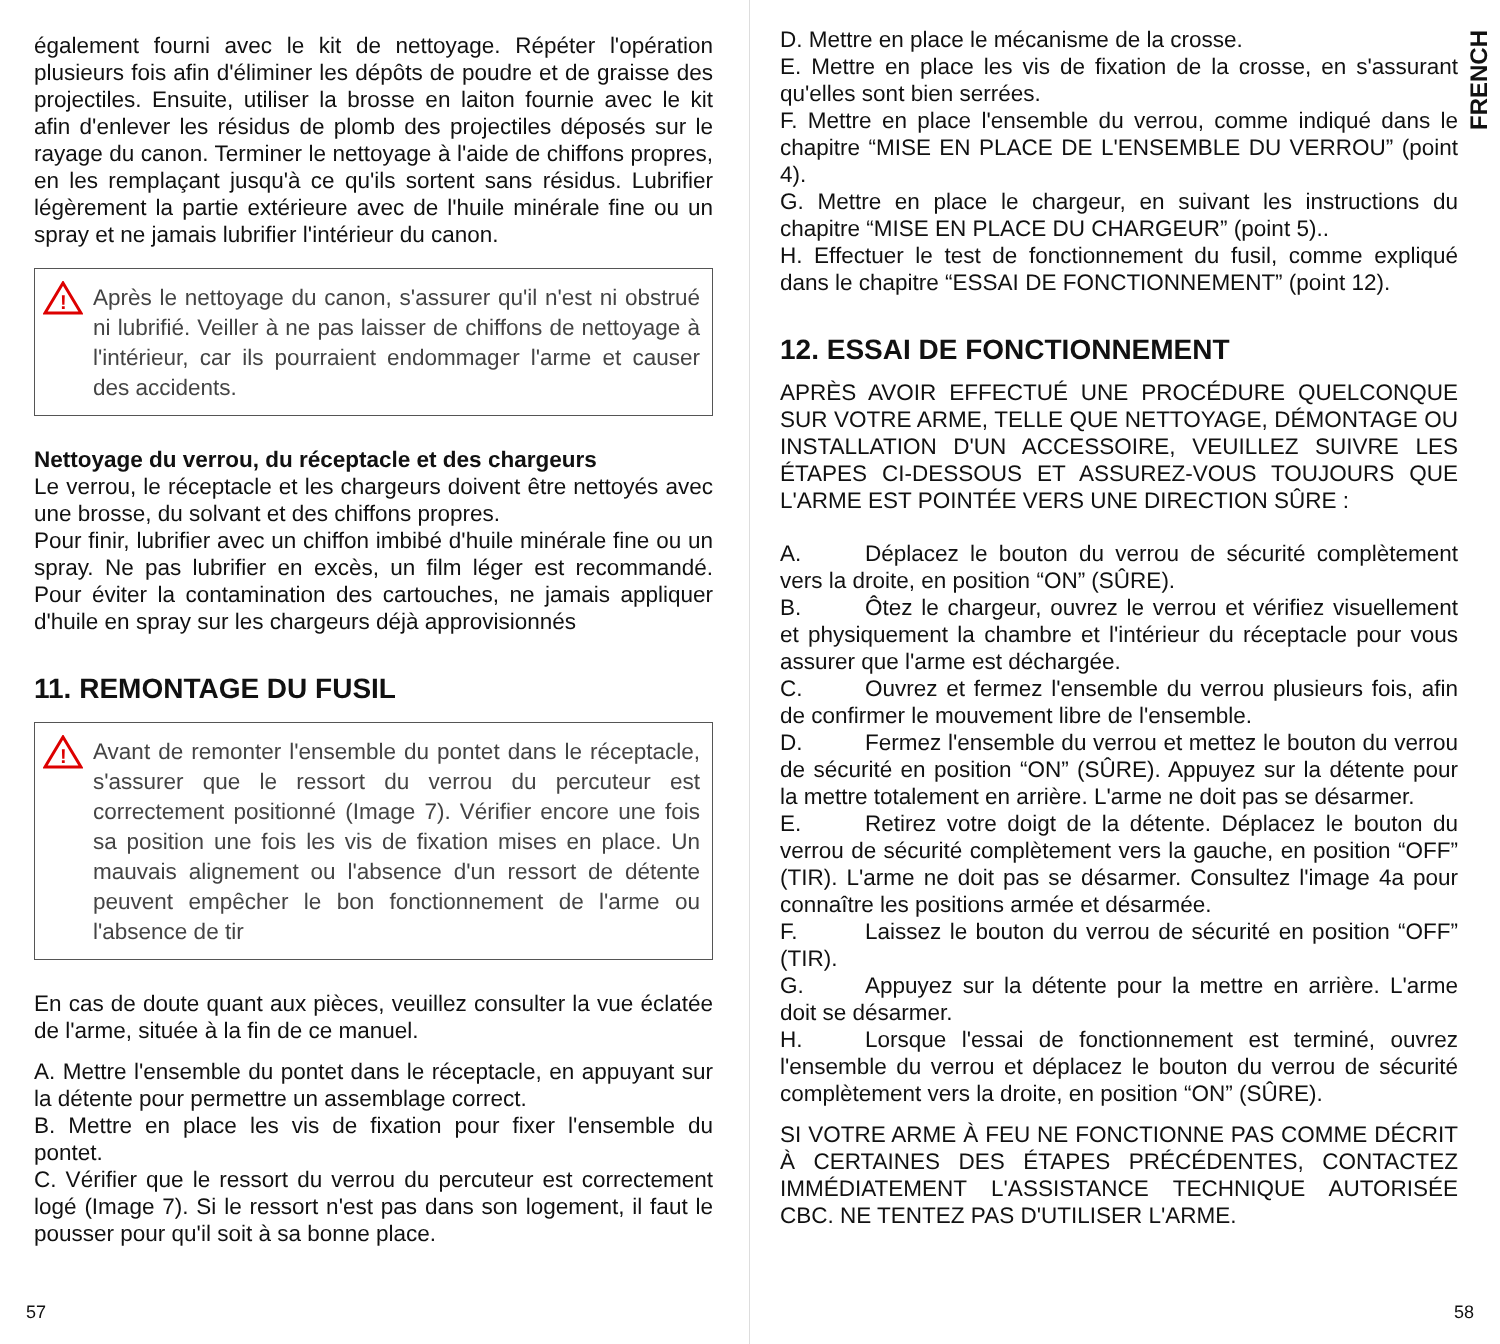également fourni avec le kit de nettoyage. Répéter l'opération plusieurs fois afin d'éliminer les dépôts de poudre et de graisse des projectiles. Ensuite, utiliser la brosse en laiton fournie avec le kit afin d'enlever les résidus de plomb des projectiles déposés sur le rayage du canon. Terminer le nettoyage à l'aide de chiffons propres, en les remplaçant jusqu'à ce qu'ils sortent sans résidus. Lubrifier légèrement la partie extérieure avec de l'huile minérale fine ou un spray et ne jamais lubrifier l'intérieur du canon.
!
Après le nettoyage du canon, s'assurer qu'il n'est ni obstrué ni lubrifié. Veiller à ne pas laisser de chiffons de nettoyage à l'intérieur, car ils pourraient endommager l'arme et causer des accidents.
Nettoyage du verrou, du réceptacle et des chargeurs
Le verrou, le réceptacle et les chargeurs doivent être nettoyés avec une brosse, du solvant et des chiffons propres.
Pour finir, lubrifier avec un chiffon imbibé d'huile minérale fine ou un spray. Ne pas lubrifier en excès, un film léger est recommandé. Pour éviter la contamination des cartouches, ne jamais appliquer d'huile en spray sur les chargeurs déjà approvisionnés
11. REMONTAGE DU FUSIL
!
Avant de remonter l'ensemble du pontet dans le réceptacle, s'assurer que le ressort du verrou du percuteur est correctement positionné (Image 7). Vérifier encore une fois sa position une fois les vis de fixation mises en place. Un mauvais alignement ou l'absence d'un ressort de détente peuvent empêcher le bon fonctionnement de l'arme ou l'absence de tir
En cas de doute quant aux pièces, veuillez consulter la vue éclatée de l'arme, située à la fin de ce manuel.
A. Mettre l'ensemble du pontet dans le réceptacle, en appuyant sur la détente pour permettre un assemblage correct.
B. Mettre en place les vis de fixation pour fixer l'ensemble du pontet.
C. Vérifier que le ressort du verrou du percuteur est correctement logé (Image 7). Si le ressort n'est pas dans son logement, il faut le pousser pour qu'il soit à sa bonne place.
57
FRENCH
D. Mettre en place le mécanisme de la crosse.
E. Mettre en place les vis de fixation de la crosse, en s'assurant qu'elles sont bien serrées.
F. Mettre en place l'ensemble du verrou, comme indiqué dans le chapitre “MISE EN PLACE DE L'ENSEMBLE DU VERROU” (point 4).
G. Mettre en place le chargeur, en suivant les instructions du chapitre “MISE EN PLACE DU CHARGEUR” (point 5)..
H. Effectuer le test de fonctionnement du fusil, comme expliqué dans le chapitre “ESSAI DE FONCTIONNEMENT” (point 12).
12. ESSAI DE FONCTIONNEMENT
APRÈS AVOIR EFFECTUÉ UNE PROCÉDURE QUELCONQUE SUR VOTRE ARME, TELLE QUE NETTOYAGE, DÉMONTAGE OU INSTALLATION D'UN ACCESSOIRE, VEUILLEZ SUIVRE LES ÉTAPES CI-DESSOUS ET ASSUREZ-VOUS TOUJOURS QUE L'ARME EST POINTÉE VERS UNE DIRECTION SÛRE :
A. Déplacez le bouton du verrou de sécurité complètement vers la droite, en position “ON” (SÛRE).
B. Ôtez le chargeur, ouvrez le verrou et vérifiez visuellement et physiquement la chambre et l'intérieur du réceptacle pour vous assurer que l'arme est déchargée.
C. Ouvrez et fermez l'ensemble du verrou plusieurs fois, afin de confirmer le mouvement libre de l'ensemble.
D. Fermez l'ensemble du verrou et mettez le bouton du verrou de sécurité en position “ON” (SÛRE). Appuyez sur la détente pour la mettre totalement en arrière. L'arme ne doit pas se désarmer.
E. Retirez votre doigt de la détente. Déplacez le bouton du verrou de sécurité complètement vers la gauche, en position “OFF” (TIR). L'arme ne doit pas se désarmer. Consultez l'image 4a pour connaître les positions armée et désarmée.
F. Laissez le bouton du verrou de sécurité en position “OFF” (TIR).
G. Appuyez sur la détente pour la mettre en arrière. L'arme doit se désarmer.
H. Lorsque l'essai de fonctionnement est terminé, ouvrez l'ensemble du verrou et déplacez le bouton du verrou de sécurité complètement vers la droite, en position “ON” (SÛRE).
SI VOTRE ARME À FEU NE FONCTIONNE PAS COMME DÉCRIT À CERTAINES DES ÉTAPES PRÉCÉDENTES, CONTACTEZ IMMÉDIATEMENT L'ASSISTANCE TECHNIQUE AUTORISÉE CBC. NE TENTEZ PAS D'UTILISER L'ARME.
58